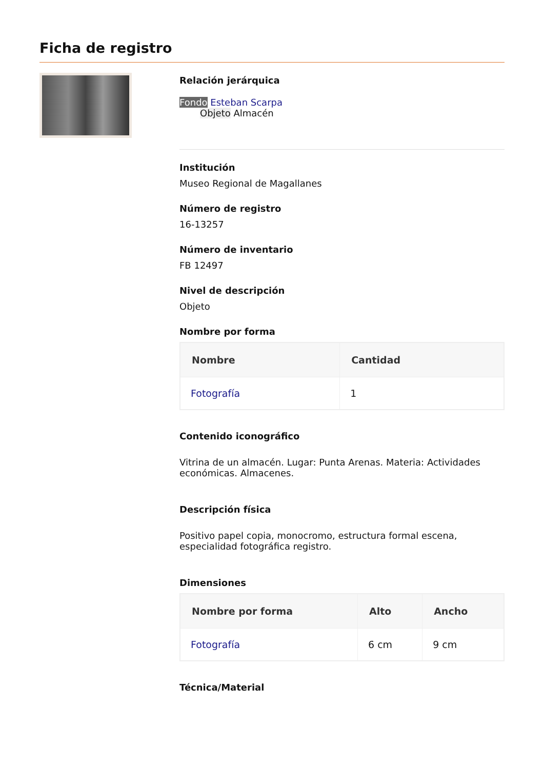Ficha de registro
Relación jerárquica
Fondo Esteban Scarpa
Objeto Almacén
Institución
Museo Regional de Magallanes
Número de registro
16-13257
Número de inventario
FB 12497
Nivel de descripción
Objeto
Nombre por forma
| Nombre | Cantidad |
| --- | --- |
| Fotografía | 1 |
Contenido iconográfico
Vitrina de un almacén. Lugar: Punta Arenas. Materia: Actividades económicas. Almacenes.
Descripción física
Positivo papel copia, monocromo, estructura formal escena, especialidad fotográfica registro.
Dimensiones
| Nombre por forma | Alto | Ancho |
| --- | --- | --- |
| Fotografía | 6 cm | 9 cm |
Técnica/Material